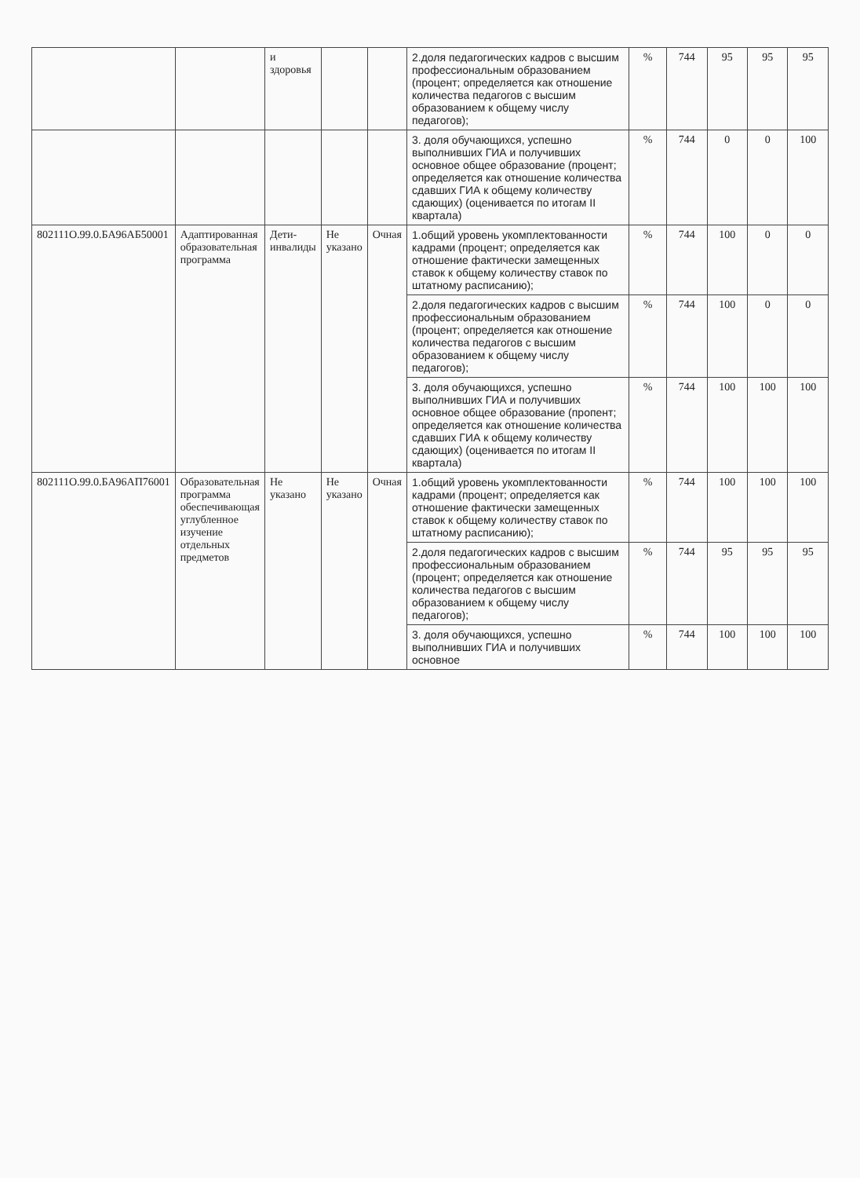| | | и здоровья | | | 2.доля педагогических кадров с высшим профессиональным образованием (процент; определяется как отношение количества педагогов с высшим образованием к общему числу педагогов); | % | 744 | 95 | 95 | 95 |
| | | | | | 3. доля обучающихся, успешно выполнивших ГИА и получивших основное общее образование (процент; определяется как отношение количества сдавших ГИА к общему количеству сдающих) (оценивается по итогам II квартала) | % | 744 | 0 | 0 | 100 |
| 802111О.99.0.БА96АБ50001 | Адаптированная образовательная программа | Дети-инвалиды | Не указано | Очная | 1.общий уровень укомплектованности кадрами (процент; определяется как отношение фактически замещенных ставок к общему количеству ставок по штатному расписанию); | % | 744 | 100 | 0 | 0 |
| | | | | | 2.доля педагогических кадров с высшим профессиональным образованием (процент; определяется как отношение количества педагогов с высшим образованием к общему числу педагогов); | % | 744 | 100 | 0 | 0 |
| | | | | | 3. доля обучающихся, успешно выполнивших ГИА и получивших основное общее образование (пропент; определяется как отношение количества сдавших ГИА к общему количеству сдающих) (оценивается по итогам II квартала) | % | 744 | 100 | 100 | 100 |
| 802111О.99.0.БА96АП76001 | Образовательная программа обеспечивающая углубленное изучение отдельных предметов | Не указано | Не указано | Очная | 1.общий уровень укомплектованности кадрами (процент; определяется как отношение фактически замещенных ставок к общему количеству ставок по штатному расписанию); | % | 744 | 100 | 100 | 100 |
| | | | | | 2.доля педагогических кадров с высшим профессиональным образованием (процент; определяется как отношение количества педагогов с высшим образованием к общему числу педагогов); | % | 744 | 95 | 95 | 95 |
| | | | | | 3. доля обучающихся, успешно выполнивших ГИА и получивших основное | % | 744 | 100 | 100 | 100 |